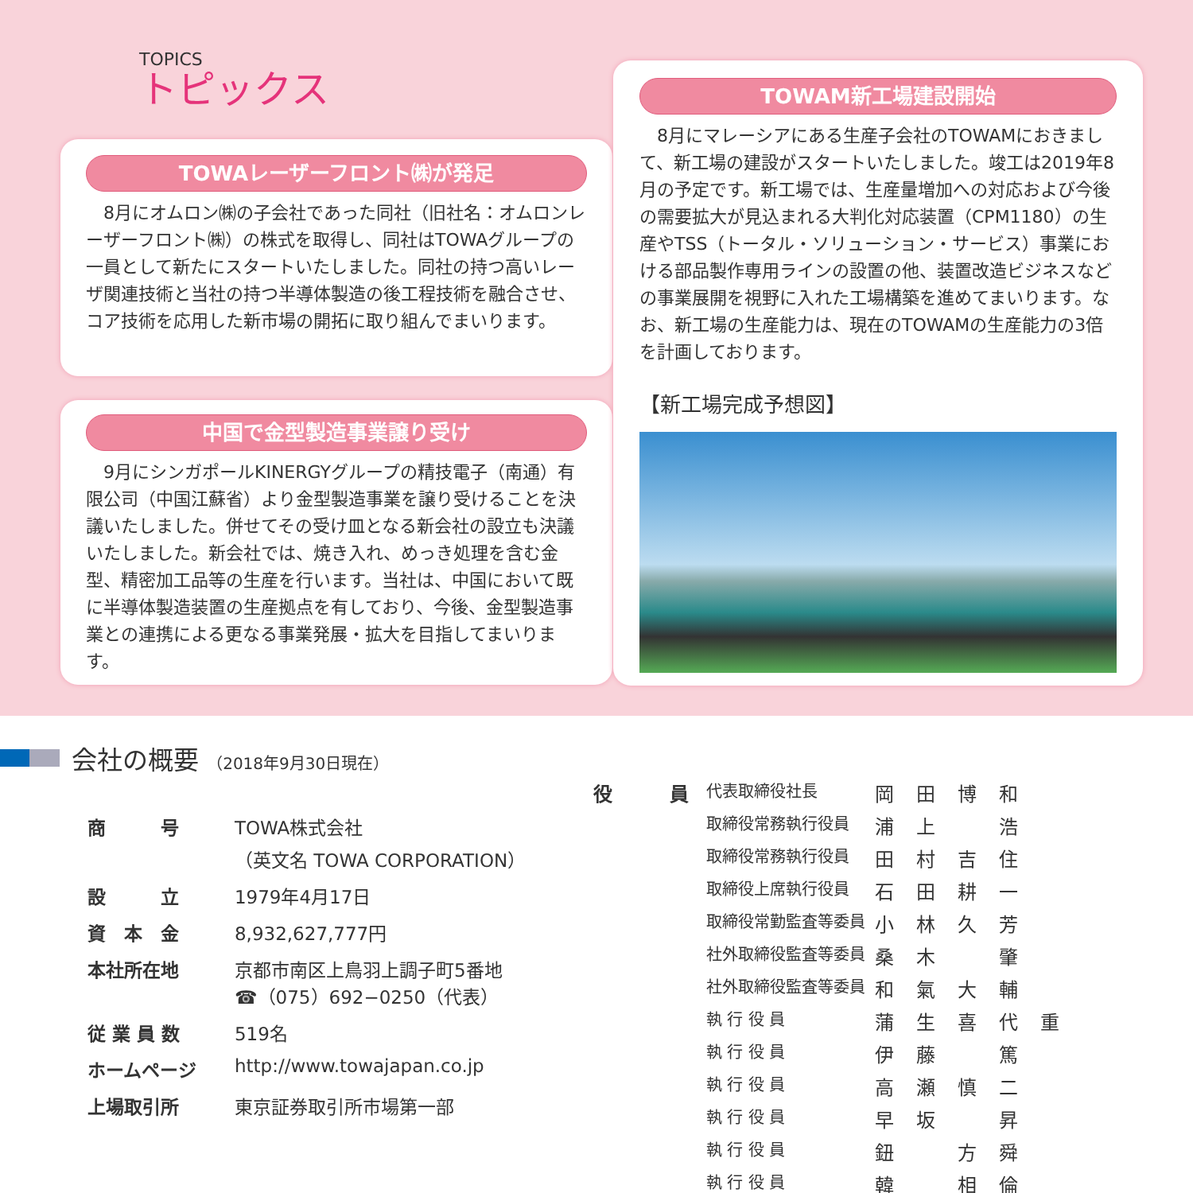TOPICS
トピックス
TOWAレーザーフロント㈱が発足
8月にオムロン㈱の子会社であった同社（旧社名：オムロンレーザーフロント㈱）の株式を取得し、同社はTOWAグループの一員として新たにスタートいたしました。同社の持つ高いレーザ関連技術と当社の持つ半導体製造の後工程技術を融合させ、コア技術を応用した新市場の開拓に取り組んでまいります。
中国で金型製造事業譲り受け
9月にシンガポールKINERGYグループの精技電子（南通）有限公司（中国江蘇省）より金型製造事業を譲り受けることを決議いたしました。併せてその受け皿となる新会社の設立も決議いたしました。新会社では、焼き入れ、めっき処理を含む金型、精密加工品等の生産を行います。当社は、中国において既に半導体製造装置の生産拠点を有しており、今後、金型製造事業との連携による更なる事業発展・拡大を目指してまいります。
TOWAM新工場建設開始
8月にマレーシアにある生産子会社のTOWAMにおきまして、新工場の建設がスタートいたしました。竣工は2019年8月の予定です。新工場では、生産量増加への対応および今後の需要拡大が見込まれる大判化対応装置（CPM1180）の生産やTSS（トータル・ソリューション・サービス）事業における部品製作専用ラインの設置の他、装置改造ビジネスなどの事業展開を視野に入れた工場構築を進めてまいります。なお、新工場の生産能力は、現在のTOWAMの生産能力の3倍を計画しております。
【新工場完成予想図】
会社の概要 （2018年9月30日現在）
| 商 号 | TOWA株式会社 （英文名 TOWA CORPORATION） |
| 設 立 | 1979年4月17日 |
| 資 本 金 | 8,932,627,777円 |
| 本社所在地 | 京都市南区上鳥羽上調子町5番地 ☎（075）692−0250（代表） |
| 従 業 員 数 | 519名 |
| ホームページ | http://www.towajapan.co.jp |
| 上場取引所 | 東京証券取引所市場第一部 |
| 役 員 | 代表取締役社長 | 岡田博和 |
| | 取締役常務執行役員 | 浦上 浩 |
| | 取締役常務執行役員 | 田村吉住 |
| | 取締役上席執行役員 | 石田耕一 |
| | 取締役常勤監査等委員 | 小林久芳 |
| | 社外取締役監査等委員 | 桑木 肇 |
| | 社外取締役監査等委員 | 和氣大輔 |
| | 執 行 役 員 | 蒲生喜代重 |
| | 執 行 役 員 | 伊藤 篤 |
| | 執 行 役 員 | 高瀬慎二 |
| | 執 行 役 員 | 早坂 昇 |
| | 執 行 役 員 | 鈕 方舜 |
| | 執 行 役 員 | 韓 相倫 |